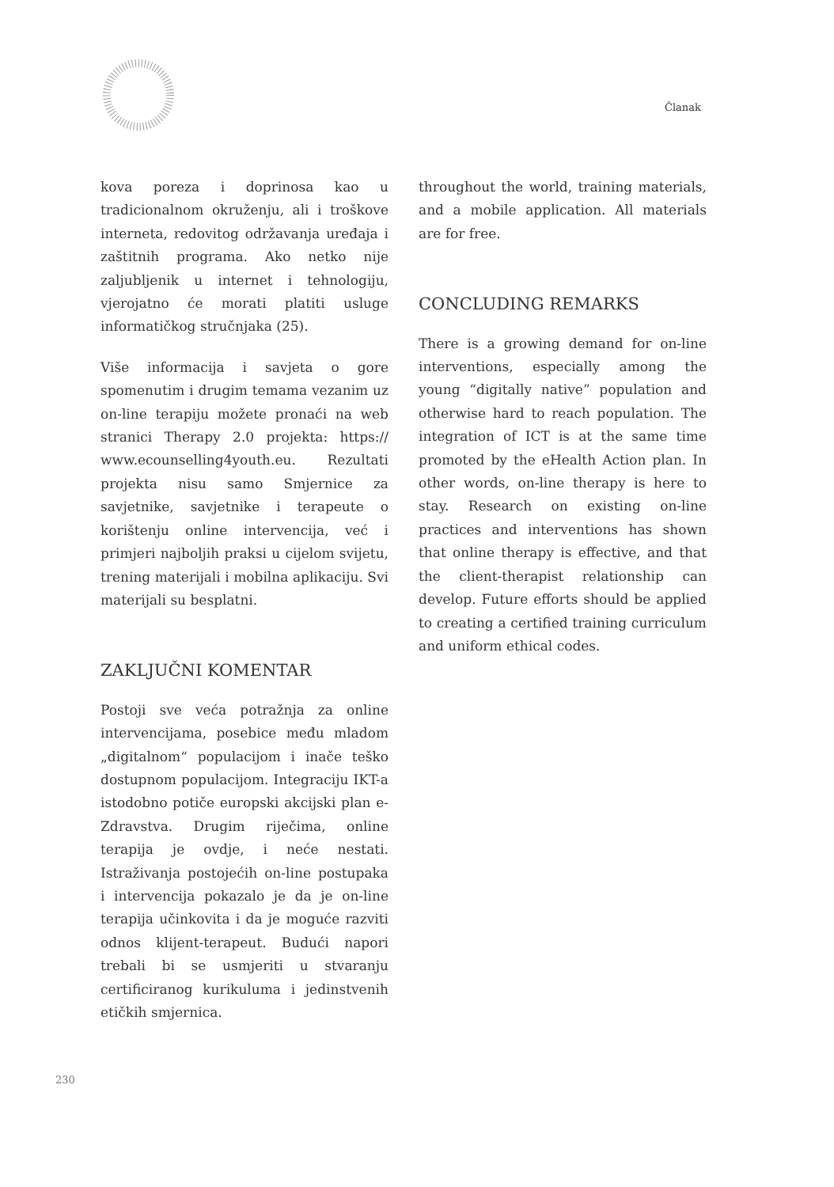Članak
kova poreza i doprinosa kao u tradicionalnom okruženju, ali i troškove interneta, redovitog održavanja uređaja i zaštitnih programa. Ako netko nije zaljubljenik u internet i tehnologiju, vjerojatno će morati platiti usluge informatičkog stručnjaka (25).
Više informacija i savjeta o gore spomenutim i drugim temama vezanim uz on-line terapiju možete pronaći na web stranici Therapy 2.0 projekta: https:// www.ecounselling4youth.eu. Rezultati projekta nisu samo Smjernice za savjetnike, savjetnike i terapeute o korištenju online intervencija, već i primjeri najboljih praksi u cijelom svijetu, trening materijali i mobilna aplikaciju. Svi materijali su besplatni.
ZAKLJUČNI KOMENTAR
Postoji sve veća potražnja za online intervencijama, posebice među mladom „digitalnom“ populacijom i inače teško dostupnom populacijom. Integraciju IKT-a istodobno potiče europski akcijski plan e-Zdravstva. Drugim riječima, online terapija je ovdje, i neće nestati. Istraživanja postojećih on-line postupaka i intervencija pokazalo je da je on-line terapija učinkovita i da je moguće razviti odnos klijent-terapeut. Budući napori trebali bi se usmjeriti u stvaranju certificiranog kurikuluma i jedinstvenih etičkih smjernica.
throughout the world, training materials, and a mobile application. All materials are for free.
CONCLUDING REMARKS
There is a growing demand for on-line interventions, especially among the young “digitally native” population and otherwise hard to reach population. The integration of ICT is at the same time promoted by the eHealth Action plan. In other words, on-line therapy is here to stay. Research on existing on-line practices and interventions has shown that online therapy is effective, and that the client-therapist relationship can develop. Future efforts should be applied to creating a certified training curriculum and uniform ethical codes.
230